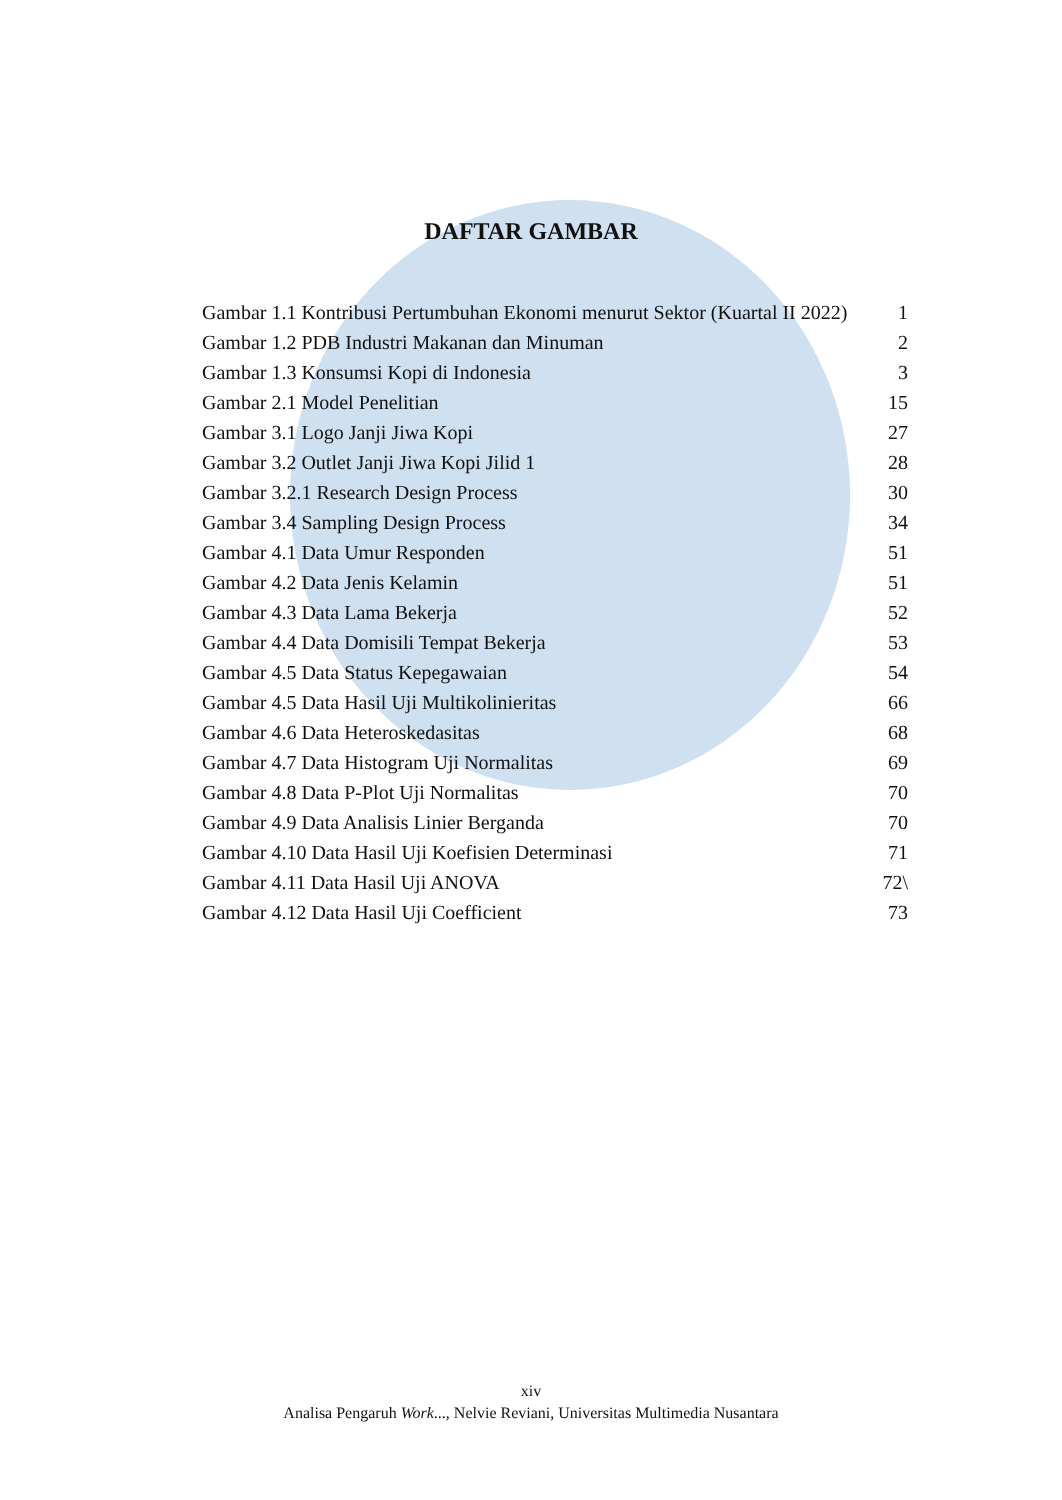DAFTAR GAMBAR
Gambar 1.1 Kontribusi Pertumbuhan Ekonomi menurut Sektor (Kuartal II 2022) 1
Gambar 1.2 PDB Industri Makanan dan Minuman 2
Gambar 1.3 Konsumsi Kopi di Indonesia 3
Gambar 2.1 Model Penelitian 15
Gambar 3.1 Logo Janji Jiwa Kopi 27
Gambar 3.2 Outlet Janji Jiwa Kopi Jilid 1 28
Gambar 3.2.1 Research Design Process 30
Gambar 3.4 Sampling Design Process 34
Gambar 4.1 Data Umur Responden 51
Gambar 4.2 Data Jenis Kelamin 51
Gambar 4.3 Data Lama Bekerja 52
Gambar 4.4 Data Domisili Tempat Bekerja 53
Gambar 4.5 Data Status Kepegawaian 54
Gambar 4.5 Data Hasil Uji Multikolinieritas 66
Gambar 4.6 Data Heteroskedasitas 68
Gambar 4.7 Data Histogram Uji Normalitas 69
Gambar 4.8 Data P-Plot Uji Normalitas 70
Gambar 4.9 Data Analisis Linier Berganda 70
Gambar 4.10 Data Hasil Uji Koefisien Determinasi 71
Gambar 4.11 Data Hasil Uji ANOVA 72\
Gambar 4.12 Data Hasil Uji Coefficient 73
xiv
Analisa Pengaruh Work..., Nelvie Reviani, Universitas Multimedia Nusantara